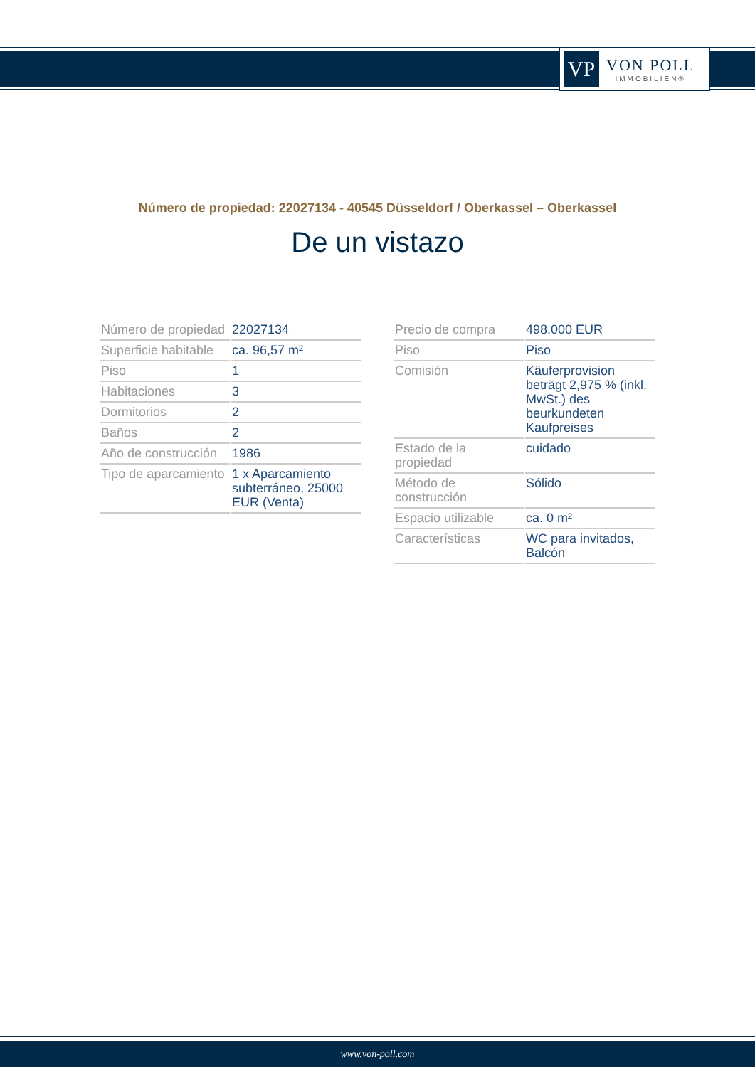VP
VON POLL
IMMOBILIEN®
Número de propiedad: 22027134 - 40545 Düsseldorf / Oberkassel – Oberkassel
De un vistazo
| Número de propiedad | 22027134 |
| Superficie habitable | ca. 96,57 m² |
| Piso | 1 |
| Habitaciones | 3 |
| Dormitorios | 2 |
| Baños | 2 |
| Año de construcción | 1986 |
| Tipo de aparcamiento | 1 x Aparcamiento subterráneo, 25000 EUR (Venta) |
| Precio de compra | 498.000 EUR |
| Piso | Piso |
| Comisión | Käuferprovision beträgt 2,975 % (inkl. MwSt.) des beurkundeten Kaufpreises |
| Estado de la propiedad | cuidado |
| Método de construcción | Sólido |
| Espacio utilizable | ca. 0 m² |
| Características | WC para invitados, Balcón |
www.von-poll.com